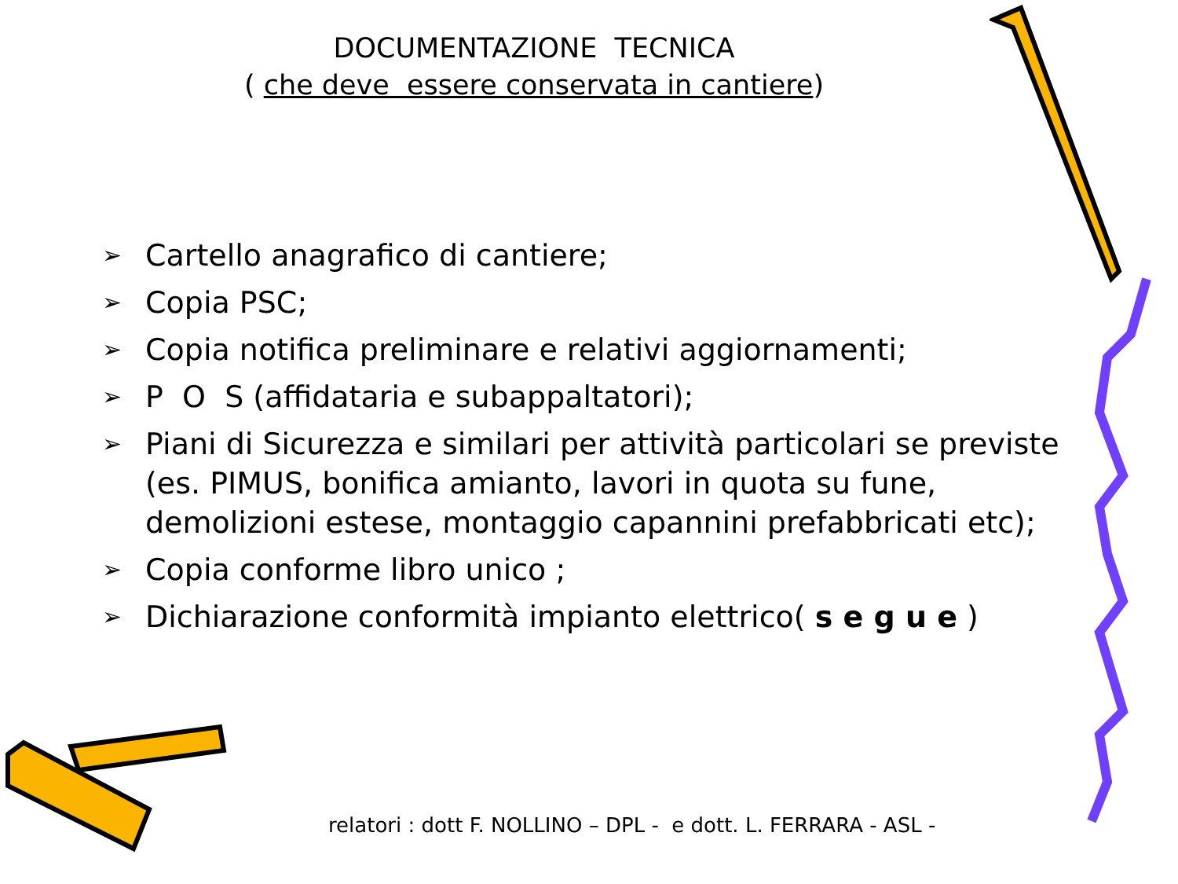DOCUMENTAZIONE TECNICA
( che deve essere conservata in cantiere)
➢ Cartello anagrafico di cantiere;
➢ Copia PSC;
➢ Copia notifica preliminare e relativi aggiornamenti;
➢ P O S (affidataria e subappaltatori);
➢ Piani di Sicurezza e similari per attività particolari se previste (es. PIMUS, bonifica amianto, lavori in quota su fune, demolizioni estese, montaggio capannini prefabbricati etc);
➢ Copia conforme libro unico ;
➢ Dichiarazione conformità impianto elettrico( s e g u e )
relatori : dott F. NOLLINO – DPL - e dott. L. FERRARA - ASL -